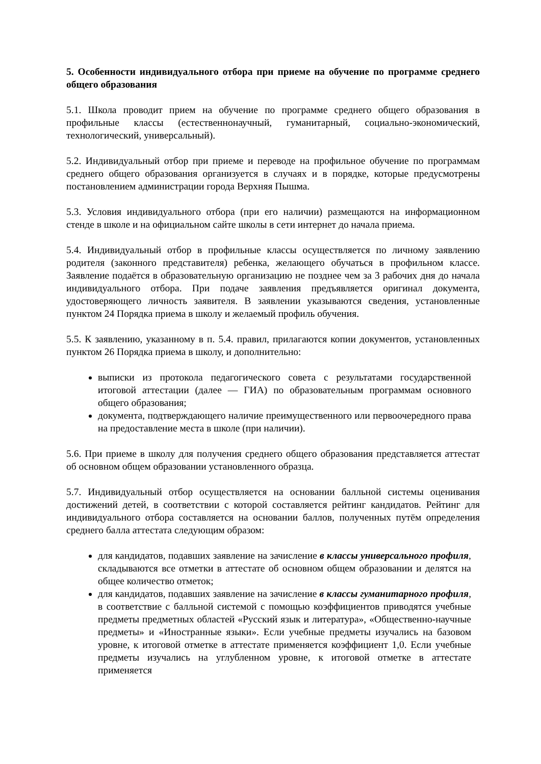5. Особенности индивидуального отбора при приеме на обучение по программе среднего общего образования
5.1. Школа проводит прием на обучение по программе среднего общего образования в профильные классы (естественнонаучный, гуманитарный, социально-экономический, технологический, универсальный).
5.2. Индивидуальный отбор при приеме и переводе на профильное обучение по программам среднего общего образования организуется в случаях и в порядке, которые предусмотрены постановлением администрации города Верхняя Пышма.
5.3. Условия индивидуального отбора (при его наличии) размещаются на информационном стенде в школе и на официальном сайте школы в сети интернет до начала приема.
5.4. Индивидуальный отбор в профильные классы осуществляется по личному заявлению родителя (законного представителя) ребенка, желающего обучаться в профильном классе. Заявление подаётся в образовательную организацию не позднее чем за 3 рабочих дня до начала индивидуального отбора. При подаче заявления предъявляется оригинал документа, удостоверяющего личность заявителя. В заявлении указываются сведения, установленные пунктом 24 Порядка приема в школу и желаемый профиль обучения.
5.5. К заявлению, указанному в п. 5.4. правил, прилагаются копии документов, установленных пунктом 26 Порядка приема в школу, и дополнительно:
выписки из протокола педагогического совета с результатами государственной итоговой аттестации (далее — ГИА) по образовательным программам основного общего образования;
документа, подтверждающего наличие преимущественного или первоочередного права на предоставление места в школе (при наличии).
5.6. При приеме в школу для получения среднего общего образования представляется аттестат об основном общем образовании установленного образца.
5.7. Индивидуальный отбор осуществляется на основании балльной системы оценивания достижений детей, в соответствии с которой составляется рейтинг кандидатов. Рейтинг для индивидуального отбора составляется на основании баллов, полученных путём определения среднего балла аттестата следующим образом:
для кандидатов, подавших заявление на зачисление в классы универсального профиля, складываются все отметки в аттестате об основном общем образовании и делятся на общее количество отметок;
для кандидатов, подавших заявление на зачисление в классы гуманитарного профиля, в соответствие с балльной системой с помощью коэффициентов приводятся учебные предметы предметных областей «Русский язык и литература», «Общественно-научные предметы» и «Иностранные языки». Если учебные предметы изучались на базовом уровне, к итоговой отметке в аттестате применяется коэффициент 1,0. Если учебные предметы изучались на углубленном уровне, к итоговой отметке в аттестате применяется